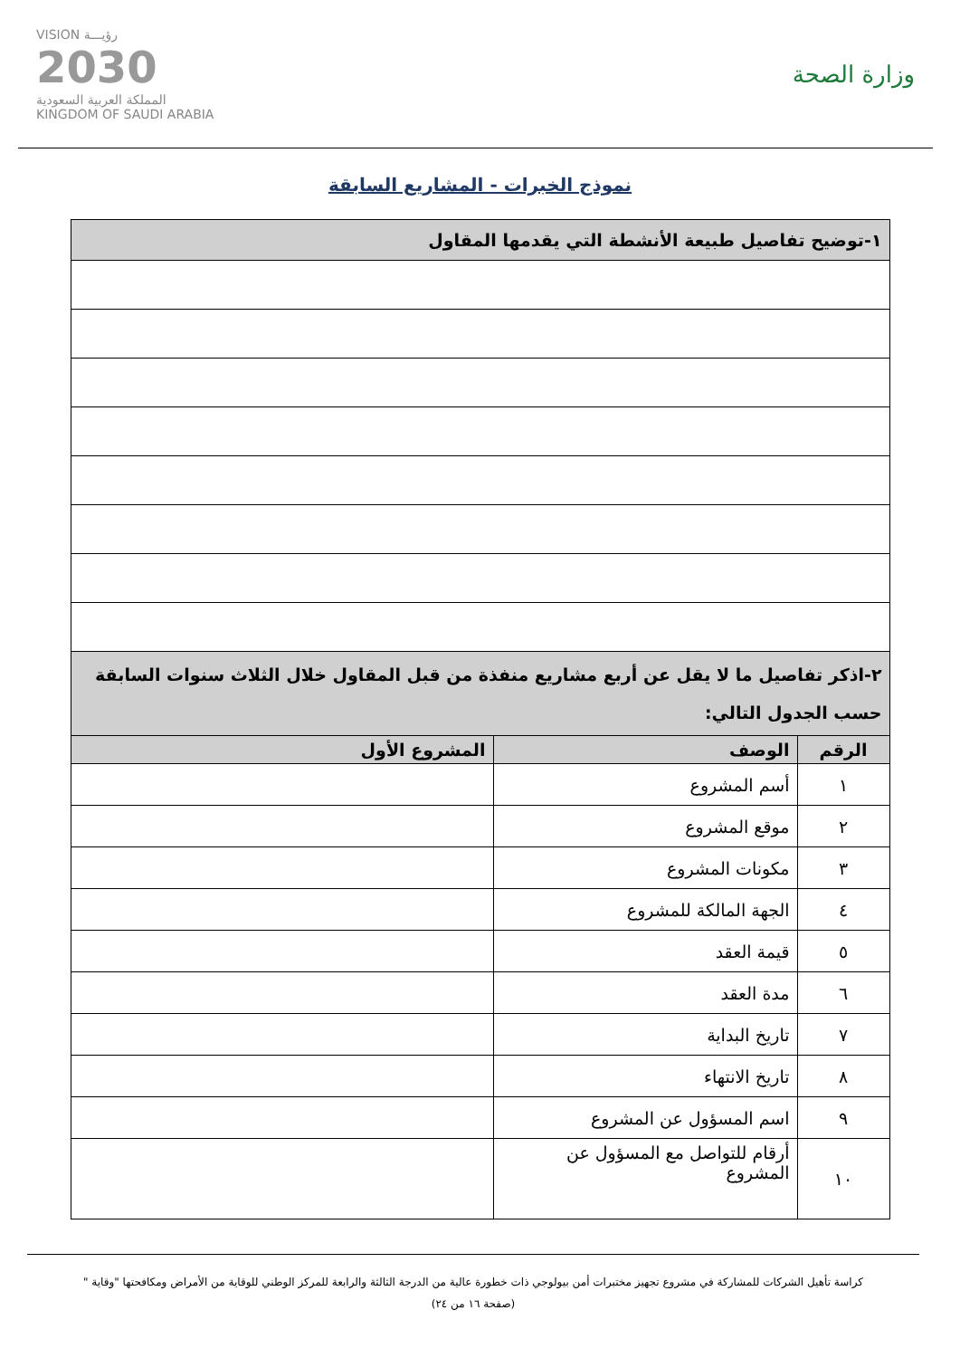وزارة الصحة
VISION رؤيـــة
2030
المملكة العربية السعودية
KINGDOM OF SAUDI ARABIA
نموذج الخبرات - المشاريع السابقة
| ١-توضيح تفاصيل طبيعة الأنشطة التي يقدمها المقاول | | |
| ٢-اذكر تفاصيل ما لا يقل عن أربع مشاريع منفذة من قبل المقاول خلال الثلاث سنوات السابقة حسب الجدول التالي: | | |
| الرقم | الوصف | المشروع الأول |
| ١ | أسم المشروع | |
| ٢ | موقع المشروع | |
| ٣ | مكونات المشروع | |
| ٤ | الجهة المالكة للمشروع | |
| ٥ | قيمة العقد | |
| ٦ | مدة العقد | |
| ٧ | تاريخ البداية | |
| ٨ | تاريخ الانتهاء | |
| ٩ | اسم المسؤول عن المشروع | |
| ١٠ | أرقام للتواصل مع المسؤول عن المشروع | |
كراسة تأهيل الشركات للمشاركة في مشروع تجهيز مختبرات أمن بيولوجي ذات خطورة عالية من الدرجة الثالثة والرابعة للمركز الوطني للوقاية من الأمراض ومكافحتها "وقاية "
(صفحة ١٦ من ٢٤)